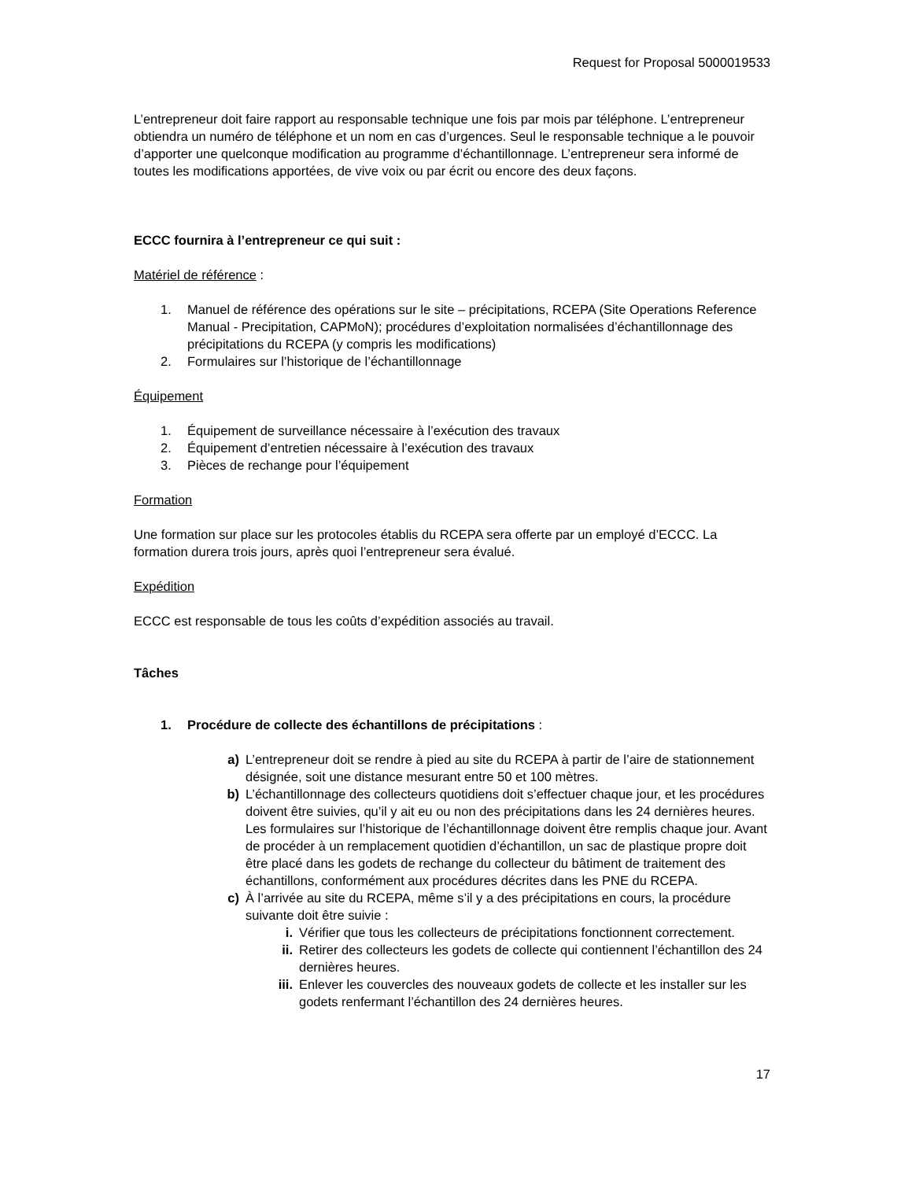Request for Proposal 5000019533
L’entrepreneur doit faire rapport au responsable technique une fois par mois par téléphone. L’entrepreneur obtiendra un numéro de téléphone et un nom en cas d’urgences. Seul le responsable technique a le pouvoir d’apporter une quelconque modification au programme d’échantillonnage. L’entrepreneur sera informé de toutes les modifications apportées, de vive voix ou par écrit ou encore des deux façons.
ECCC fournira à l’entrepreneur ce qui suit :
Matériel de référence :
1. Manuel de référence des opérations sur le site – précipitations, RCEPA (Site Operations Reference Manual - Precipitation, CAPMoN); procédures d’exploitation normalisées d’échantillonnage des précipitations du RCEPA (y compris les modifications)
2. Formulaires sur l’historique de l’échantillonnage
Équipement
1. Équipement de surveillance nécessaire à l’exécution des travaux
2. Équipement d’entretien nécessaire à l’exécution des travaux
3. Pièces de rechange pour l’équipement
Formation
Une formation sur place sur les protocoles établis du RCEPA sera offerte par un employé d’ECCC. La formation durera trois jours, après quoi l’entrepreneur sera évalué.
Expédition
ECCC est responsable de tous les coûts d’expédition associés au travail.
Tâches
1. Procédure de collecte des échantillons de précipitations :
a) L’entrepreneur doit se rendre à pied au site du RCEPA à partir de l’aire de stationnement désignée, soit une distance mesurant entre 50 et 100 mètres.
b) L’échantillonnage des collecteurs quotidiens doit s’effectuer chaque jour, et les procédures doivent être suivies, qu’il y ait eu ou non des précipitations dans les 24 dernières heures. Les formulaires sur l’historique de l’échantillonnage doivent être remplis chaque jour. Avant de procéder à un remplacement quotidien d’échantillon, un sac de plastique propre doit être placé dans les godets de rechange du collecteur du bâtiment de traitement des échantillons, conformément aux procédures décrites dans les PNE du RCEPA.
c) À l’arrivée au site du RCEPA, même s’il y a des précipitations en cours, la procédure suivante doit être suivie :
i. Vérifier que tous les collecteurs de précipitations fonctionnent correctement.
ii. Retirer des collecteurs les godets de collecte qui contiennent l’échantillon des 24 dernières heures.
iii. Enlever les couvercles des nouveaux godets de collecte et les installer sur les godets renfermant l’échantillon des 24 dernières heures.
17